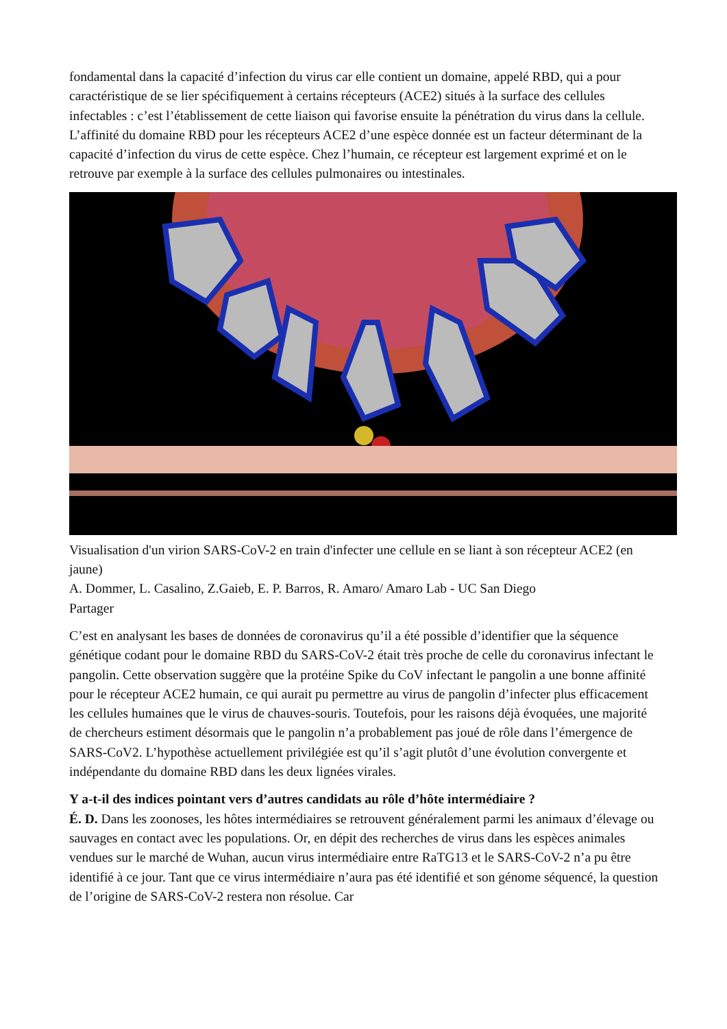fondamental dans la capacité d’infection du virus car elle contient un domaine, appelé RBD, qui a pour caractéristique de se lier spécifiquement à certains récepteurs (ACE2) situés à la surface des cellules infectables : c’est l’établissement de cette liaison qui favorise ensuite la pénétration du virus dans la cellule. L’affinité du domaine RBD pour les récepteurs ACE2 d’une espèce donnée est un facteur déterminant de la capacité d’infection du virus de cette espèce. Chez l’humain, ce récepteur est largement exprimé et on le retrouve par exemple à la surface des cellules pulmonaires ou intestinales.
Visualisation d'un virion SARS-CoV-2 en train d'infecter une cellule en se liant à son récepteur ACE2 (en jaune)
A. Dommer, L. Casalino, Z.Gaieb, E. P. Barros, R. Amaro/ Amaro Lab - UC San Diego
Partager
C’est en analysant les bases de données de coronavirus qu’il a été possible d’identifier que la séquence génétique codant pour le domaine RBD du SARS-CoV-2 était très proche de celle du coronavirus infectant le pangolin. Cette observation suggère que la protéine Spike du CoV infectant le pangolin a une bonne affinité pour le récepteur ACE2 humain, ce qui aurait pu permettre au virus de pangolin d’infecter plus efficacement les cellules humaines que le virus de chauves-souris. Toutefois, pour les raisons déjà évoquées, une majorité de chercheurs estiment désormais que le pangolin n’a probablement pas joué de rôle dans l’émergence de SARS-CoV2. L’hypothèse actuellement privilégiée est qu’il s’agit plutôt d’une évolution convergente et indépendante du domaine RBD dans les deux lignées virales.
Y a-t-il des indices pointant vers d’autres candidats au rôle d’hôte intermédiaire ?
É. D. Dans les zoonoses, les hôtes intermédiaires se retrouvent généralement parmi les animaux d’élevage ou sauvages en contact avec les populations. Or, en dépit des recherches de virus dans les espèces animales vendues sur le marché de Wuhan, aucun virus intermédiaire entre RaTG13 et le SARS-CoV-2 n’a pu être identifié à ce jour. Tant que ce virus intermédiaire n’aura pas été identifié et son génome séquencé, la question de l’origine de SARS-CoV-2 restera non résolue. Car